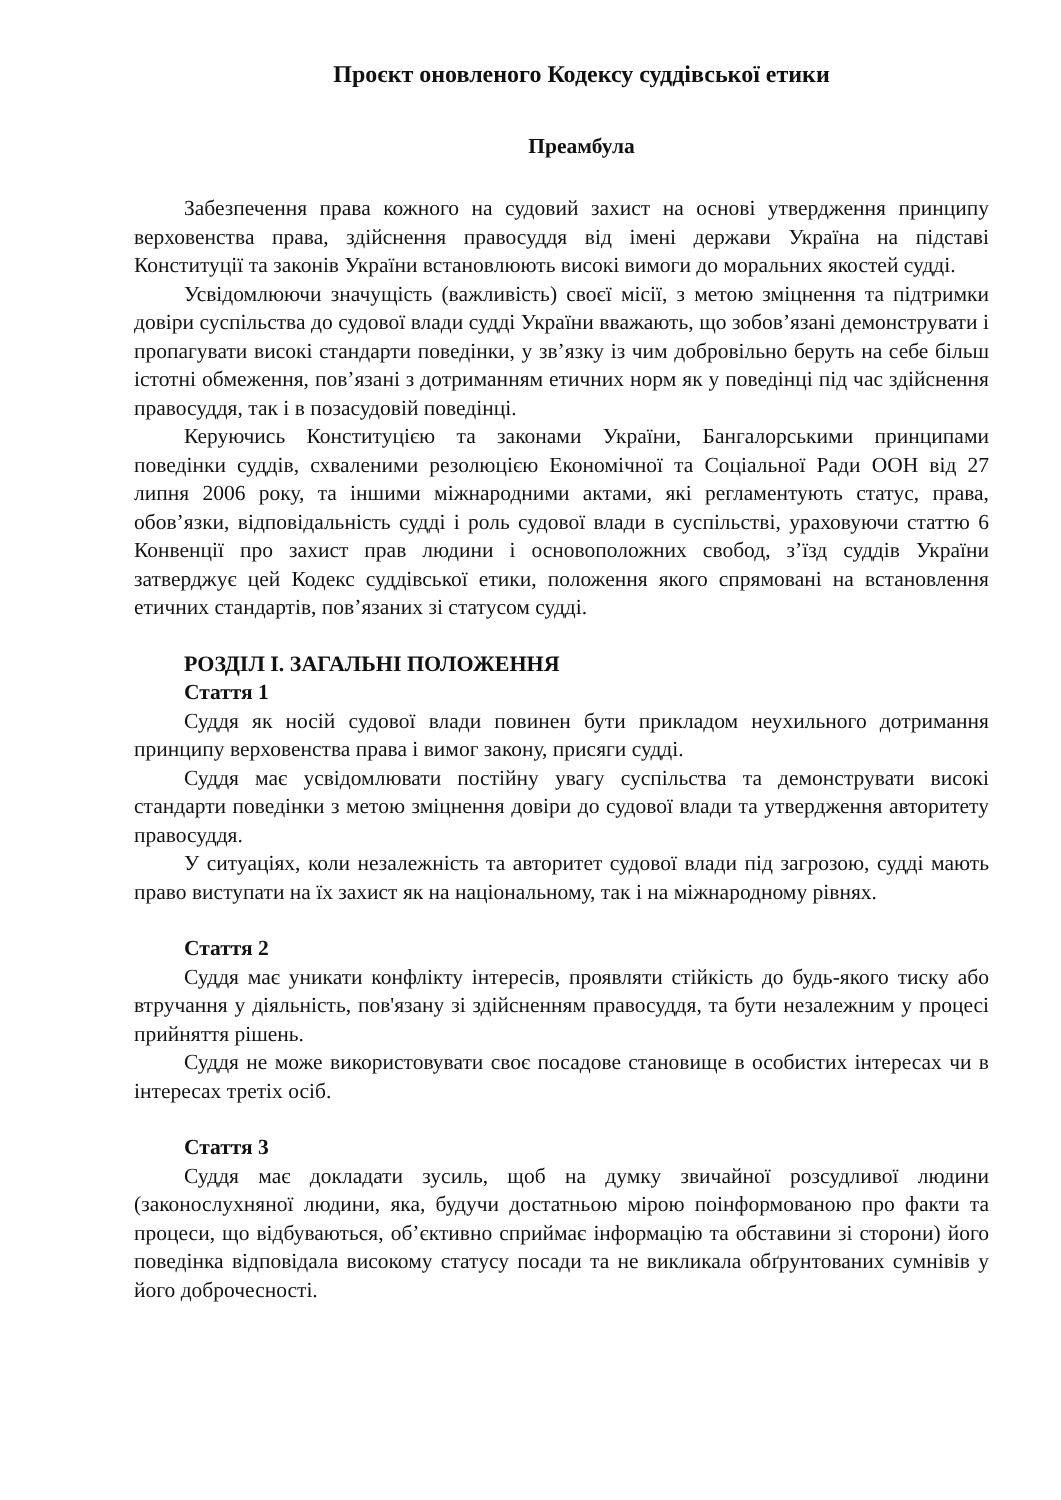Проєкт оновленого Кодексу суддівської етики
Преамбула
Забезпечення права кожного на судовий захист на основі утвердження принципу верховенства права, здійснення правосуддя від імені держави Україна на підставі Конституції та законів України встановлюють високі вимоги до моральних якостей судді.
Усвідомлюючи значущість (важливість) своєї місії, з метою зміцнення та підтримки довіри суспільства до судової влади судді України вважають, що зобов’язані демонструвати і пропагувати високі стандарти поведінки, у зв’язку із чим добровільно беруть на себе більш істотні обмеження, пов’язані з дотриманням етичних норм як у поведінці під час здійснення правосуддя, так і в позасудовій поведінці.
Керуючись Конституцією та законами України, Бангалорськими принципами поведінки суддів, схваленими резолюцією Економічної та Соціальної Ради ООН від 27 липня 2006 року, та іншими міжнародними актами, які регламентують статус, права, обов’язки, відповідальність судді і роль судової влади в суспільстві, ураховуючи статтю 6 Конвенції про захист прав людини і основоположних свобод, з’їзд суддів України затверджує цей Кодекс суддівської етики, положення якого спрямовані на встановлення етичних стандартів, пов’язаних зі статусом судді.
РОЗДІЛ І. ЗАГАЛЬНІ ПОЛОЖЕННЯ
Стаття 1
Суддя як носій судової влади повинен бути прикладом неухильного дотримання принципу верховенства права і вимог закону, присяги судді.
Суддя має усвідомлювати постійну увагу суспільства та демонструвати високі стандарти поведінки з метою зміцнення довіри до судової влади та утвердження авторитету правосуддя.
У ситуаціях, коли незалежність та авторитет судової влади під загрозою, судді мають право виступати на їх захист як на національному, так і на міжнародному рівнях.
Стаття 2
Суддя має уникати конфлікту інтересів, проявляти стійкість до будь-якого тиску або втручання у діяльність, пов'язану зі здійсненням правосуддя, та бути незалежним у процесі прийняття рішень.
Суддя не може використовувати своє посадове становище в особистих інтересах чи в інтересах третіх осіб.
Стаття 3
Суддя має докладати зусиль, щоб на думку звичайної розсудливої людини (законослухняної людини, яка, будучи достатньою мірою поінформованою про факти та процеси, що відбуваються, об’єктивно сприймає інформацію та обставини зі сторони) його поведінка відповідала високому статусу посади та не викликала обґрунтованих сумнівів у його доброчесності.